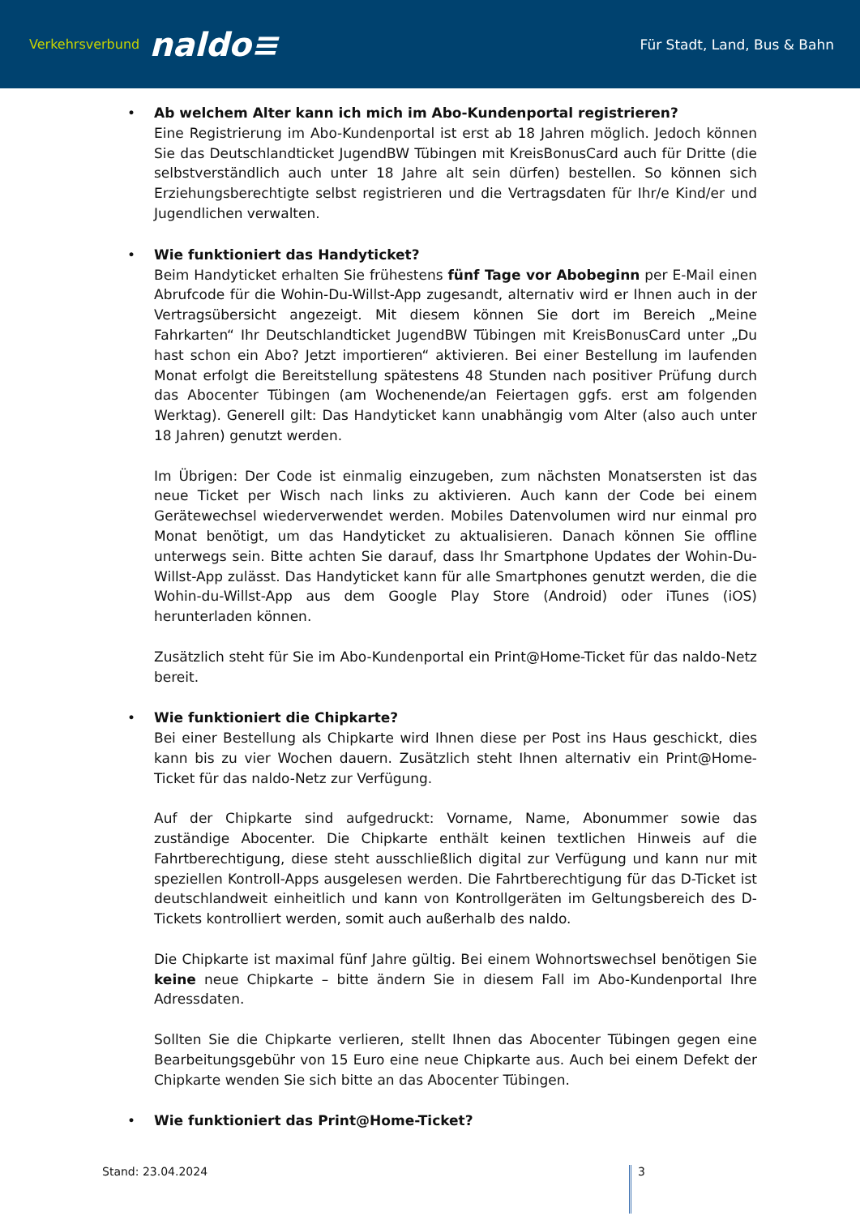Verkehrsverbund naldo≡
Für Stadt, Land, Bus & Bahn
• Ab welchem Alter kann ich mich im Abo-Kundenportal registrieren?
Eine Registrierung im Abo-Kundenportal ist erst ab 18 Jahren möglich. Jedoch können Sie das Deutschlandticket JugendBW Tübingen mit KreisBonusCard auch für Dritte (die selbstverständlich auch unter 18 Jahre alt sein dürfen) bestellen. So können sich Erziehungsberechtigte selbst registrieren und die Vertragsdaten für Ihr/e Kind/er und Jugendlichen verwalten.
• Wie funktioniert das Handyticket?
Beim Handyticket erhalten Sie frühestens fünf Tage vor Abobeginn per E-Mail einen Abrufcode für die Wohin-Du-Willst-App zugesandt, alternativ wird er Ihnen auch in der Vertragsübersicht angezeigt. Mit diesem können Sie dort im Bereich „Meine Fahrkarten“ Ihr Deutschlandticket JugendBW Tübingen mit KreisBonusCard unter „Du hast schon ein Abo? Jetzt importieren“ aktivieren. Bei einer Bestellung im laufenden Monat erfolgt die Bereitstellung spätestens 48 Stunden nach positiver Prüfung durch das Abocenter Tübingen (am Wochenende/an Feiertagen ggfs. erst am folgenden Werktag). Generell gilt: Das Handyticket kann unabhängig vom Alter (also auch unter 18 Jahren) genutzt werden.
Im Übrigen: Der Code ist einmalig einzugeben, zum nächsten Monatsersten ist das neue Ticket per Wisch nach links zu aktivieren. Auch kann der Code bei einem Gerätewechsel wiederverwendet werden. Mobiles Datenvolumen wird nur einmal pro Monat benötigt, um das Handyticket zu aktualisieren. Danach können Sie offline unterwegs sein. Bitte achten Sie darauf, dass Ihr Smartphone Updates der Wohin-Du-Willst-App zulässt. Das Handyticket kann für alle Smartphones genutzt werden, die die Wohin-du-Willst-App aus dem Google Play Store (Android) oder iTunes (iOS) herunterladen können.
Zusätzlich steht für Sie im Abo-Kundenportal ein Print@Home-Ticket für das naldo-Netz bereit.
• Wie funktioniert die Chipkarte?
Bei einer Bestellung als Chipkarte wird Ihnen diese per Post ins Haus geschickt, dies kann bis zu vier Wochen dauern. Zusätzlich steht Ihnen alternativ ein Print@Home-Ticket für das naldo-Netz zur Verfügung.
Auf der Chipkarte sind aufgedruckt: Vorname, Name, Abonummer sowie das zuständige Abocenter. Die Chipkarte enthält keinen textlichen Hinweis auf die Fahrtberechtigung, diese steht ausschließlich digital zur Verfügung und kann nur mit speziellen Kontroll-Apps ausgelesen werden. Die Fahrtberechtigung für das D-Ticket ist deutschlandweit einheitlich und kann von Kontrollgeräten im Geltungsbereich des D-Tickets kontrolliert werden, somit auch außerhalb des naldo.
Die Chipkarte ist maximal fünf Jahre gültig. Bei einem Wohnortswechsel benötigen Sie keine neue Chipkarte – bitte ändern Sie in diesem Fall im Abo-Kundenportal Ihre Adressdaten.
Sollten Sie die Chipkarte verlieren, stellt Ihnen das Abocenter Tübingen gegen eine Bearbeitungsgebühr von 15 Euro eine neue Chipkarte aus. Auch bei einem Defekt der Chipkarte wenden Sie sich bitte an das Abocenter Tübingen.
• Wie funktioniert das Print@Home-Ticket?
Stand: 23.04.2024 3